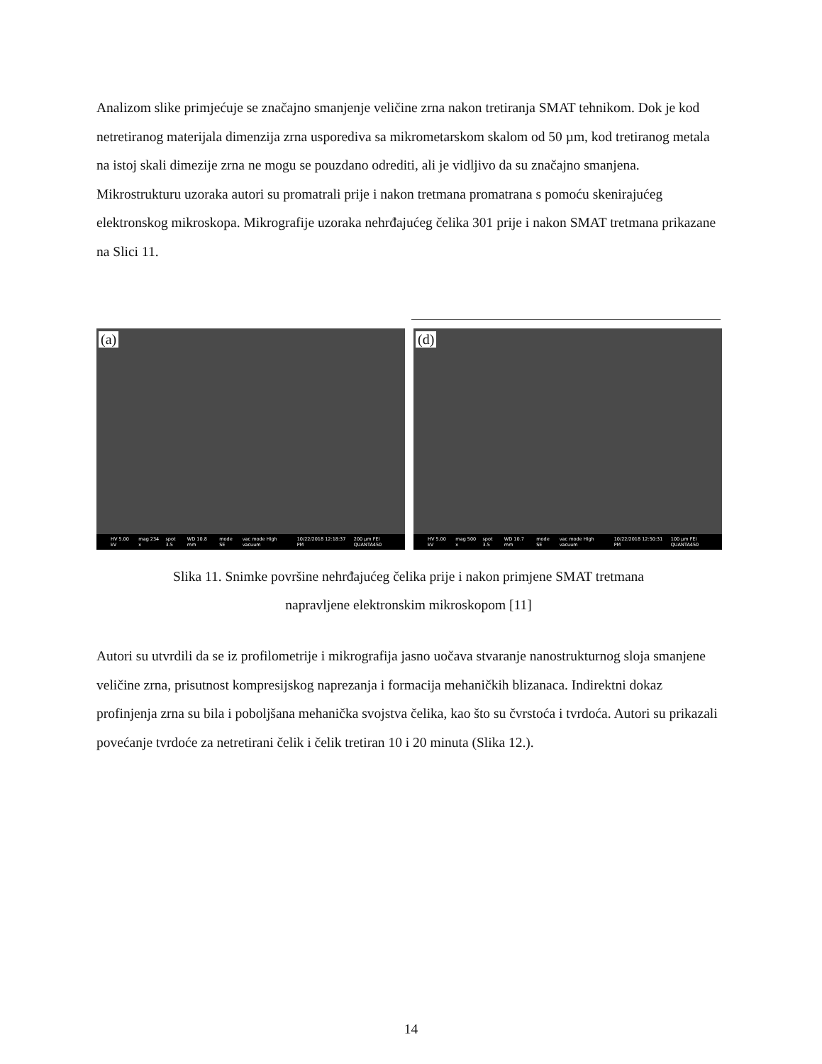Analizom slike primjećuje se značajno smanjenje veličine zrna nakon tretiranja SMAT tehnikom. Dok je kod netretiranog materijala dimenzija zrna usporediva sa mikrometarskom skalom od 50 µm, kod tretiranog metala na istoj skali dimezije zrna ne mogu se pouzdano odrediti, ali je vidljivo da su značajno smanjena. Mikrostrukturu uzoraka autori su promatrali prije i nakon tretmana promatrana s pomoću skenirajućeg elektronskog mikroskopa. Mikrografije uzoraka nehrđajućeg čelika 301 prije i nakon SMAT tretmana prikazane na Slici 11.
(a)
HV 5.00 kV mag 234 x spot 3.5 WD 10.8 mm mode SE vac mode High vacuum 10/22/2018 12:18:37 PM 200 µm FEI QUANTA450
(d)
HV 5.00 kV mag 500 x spot 3.5 WD 10.7 mm mode SE vac mode High vacuum 10/22/2018 12:50:31 PM 100 µm FEI QUANTA450
Slika 11. Snimke površine nehrđajućeg čelika prije i nakon primjene SMAT tretmana
napravljene elektronskim mikroskopom [11]
Autori su utvrdili da se iz profilometrije i mikrografija jasno uočava stvaranje nanostrukturnog sloja smanjene veličine zrna, prisutnost kompresijskog naprezanja i formacija mehaničkih blizanaca. Indirektni dokaz profinjenja zrna su bila i poboljšana mehanička svojstva čelika, kao što su čvrstoća i tvrdoća. Autori su prikazali povećanje tvrdoće za netretirani čelik i čelik tretiran 10 i 20 minuta (Slika 12.).
14